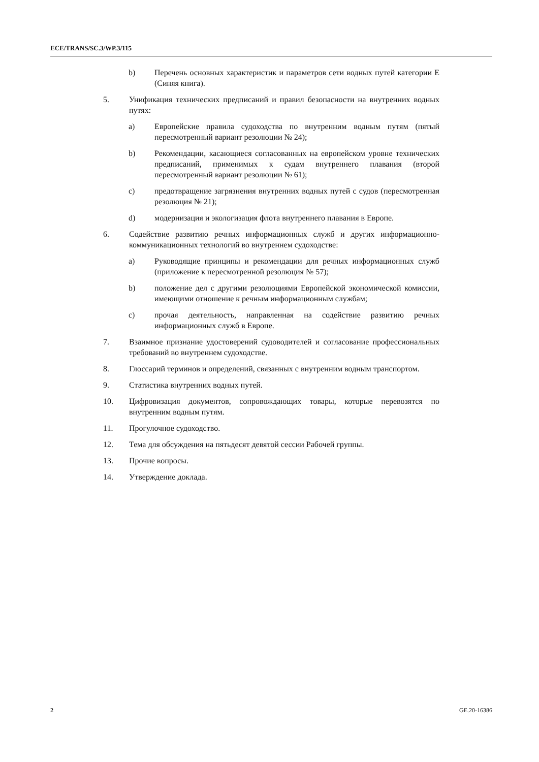ECE/TRANS/SC.3/WP.3/115
b) Перечень основных характеристик и параметров сети водных путей категории E (Синяя книга).
5. Унификация технических предписаний и правил безопасности на внутренних водных путях:
a) Европейские правила судоходства по внутренним водным путям (пятый пересмотренный вариант резолюции № 24);
b) Рекомендации, касающиеся согласованных на европейском уровне технических предписаний, применимых к судам внутреннего плавания (второй пересмотренный вариант резолюции № 61);
c) предотвращение загрязнения внутренних водных путей с судов (пересмотренная резолюция № 21);
d) модернизация и экологизация флота внутреннего плавания в Европе.
6. Содействие развитию речных информационных служб и других информационно-коммуникационных технологий во внутреннем судоходстве:
a) Руководящие принципы и рекомендации для речных информационных служб (приложение к пересмотренной резолюция № 57);
b) положение дел с другими резолюциями Европейской экономической комиссии, имеющими отношение к речным информационным службам;
c) прочая деятельность, направленная на содействие развитию речных информационных служб в Европе.
7. Взаимное признание удостоверений судоводителей и согласование профессиональных требований во внутреннем судоходстве.
8. Глоссарий терминов и определений, связанных с внутренним водным транспортом.
9. Статистика внутренних водных путей.
10. Цифровизация документов, сопровождающих товары, которые перевозятся по внутренним водным путям.
11. Прогулочное судоходство.
12. Тема для обсуждения на пятьдесят девятой сессии Рабочей группы.
13. Прочие вопросы.
14. Утверждение доклада.
2 GE.20-16386